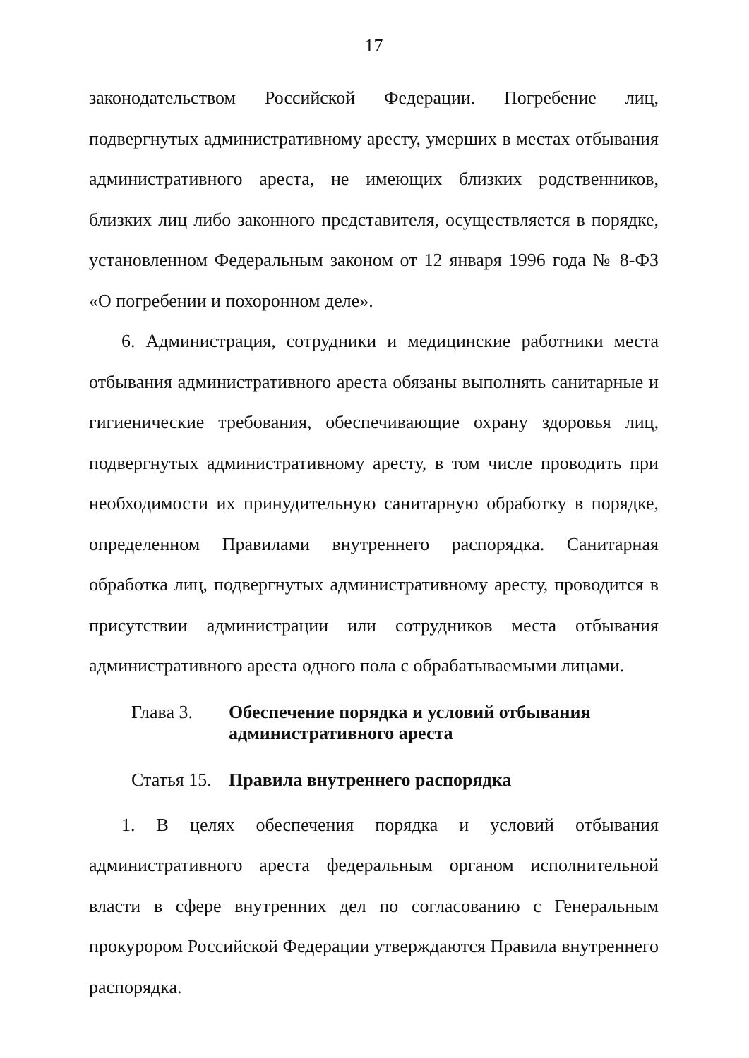17
законодательством Российской Федерации. Погребение лиц, подвергнутых административному аресту, умерших в местах отбывания административного ареста, не имеющих близких родственников, близких лиц либо законного представителя, осуществляется в порядке, установленном Федеральным законом от 12 января 1996 года № 8-ФЗ «О погребении и похоронном деле».
6. Администрация, сотрудники и медицинские работники места отбывания административного ареста обязаны выполнять санитарные и гигиенические требования, обеспечивающие охрану здоровья лиц, подвергнутых административному аресту, в том числе проводить при необходимости их принудительную санитарную обработку в порядке, определенном Правилами внутреннего распорядка. Санитарная обработка лиц, подвергнутых административному аресту, проводится в присутствии администрации или сотрудников места отбывания административного ареста одного пола с обрабатываемыми лицами.
Глава 3. Обеспечение порядка и условий отбывания
административного ареста
Статья 15.
Правила внутреннего распорядка
1. В целях обеспечения порядка и условий отбывания административного ареста федеральным органом исполнительной власти в сфере внутренних дел по согласованию с Генеральным прокурором Российской Федерации утверждаются Правила внутреннего распорядка.